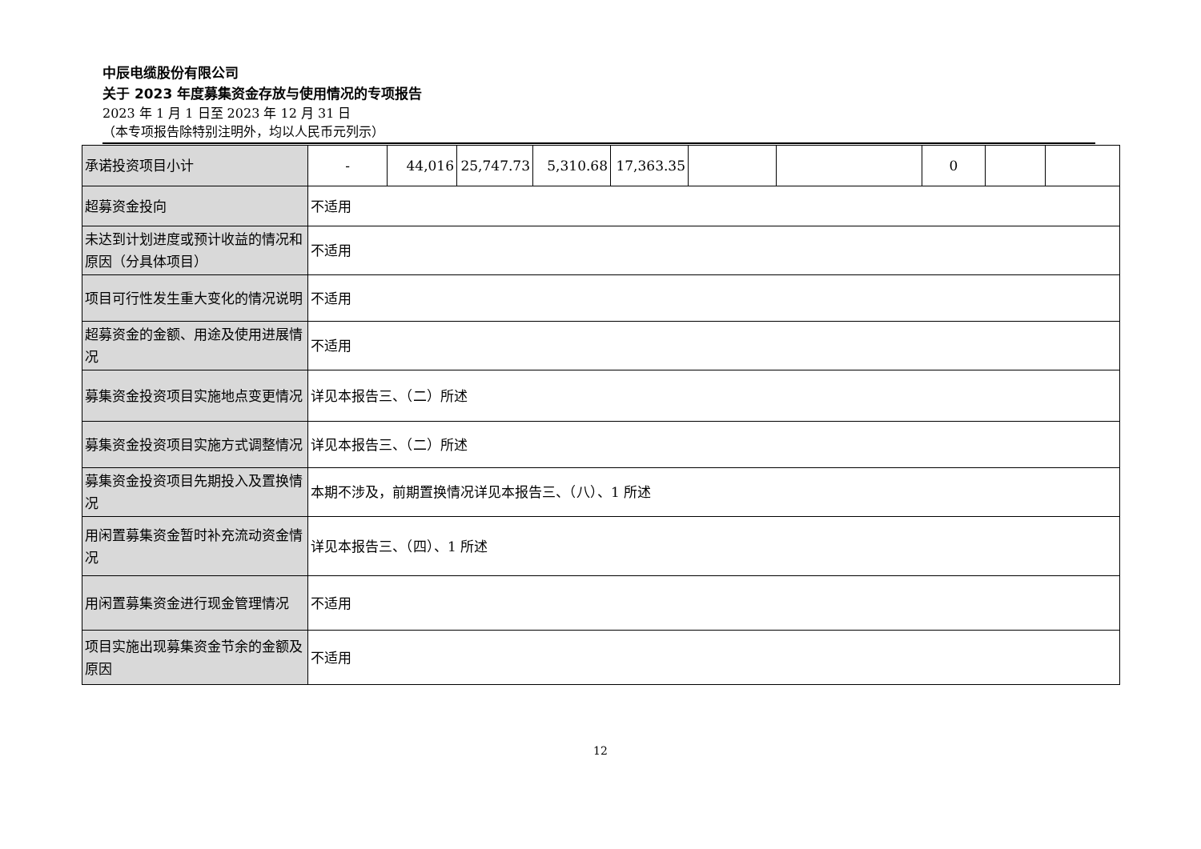中辰电缆股份有限公司
关于 2023 年度募集资金存放与使用情况的专项报告
2023 年 1 月 1 日至 2023 年 12 月 31 日
（本专项报告除特别注明外，均以人民币元列示）
| 承诺投资项目小计 | - | 44,016 | 25,747.73 | 5,310.68 | 17,363.35 | | | 0 | | |
| 超募资金投向 | 不适用 | | | | | | | | | |
| 未达到计划进度或预计收益的情况和原因（分具体项目） | 不适用 | | | | | | | | | |
| 项目可行性发生重大变化的情况说明 | 不适用 | | | | | | | | | |
| 超募资金的金额、用途及使用进展情况 | 不适用 | | | | | | | | | |
| 募集资金投资项目实施地点变更情况 | 详见本报告三、（二）所述 | | | | | | | | | |
| 募集资金投资项目实施方式调整情况 | 详见本报告三、（二）所述 | | | | | | | | | |
| 募集资金投资项目先期投入及置换情况 | 本期不涉及，前期置换情况详见本报告三、（八）、1 所述 | | | | | | | | | |
| 用闲置募集资金暂时补充流动资金情况 | 详见本报告三、（四）、1 所述 | | | | | | | | | |
| 用闲置募集资金进行现金管理情况 | 不适用 | | | | | | | | | |
| 项目实施出现募集资金节余的金额及原因 | 不适用 | | | | | | | | | |
12